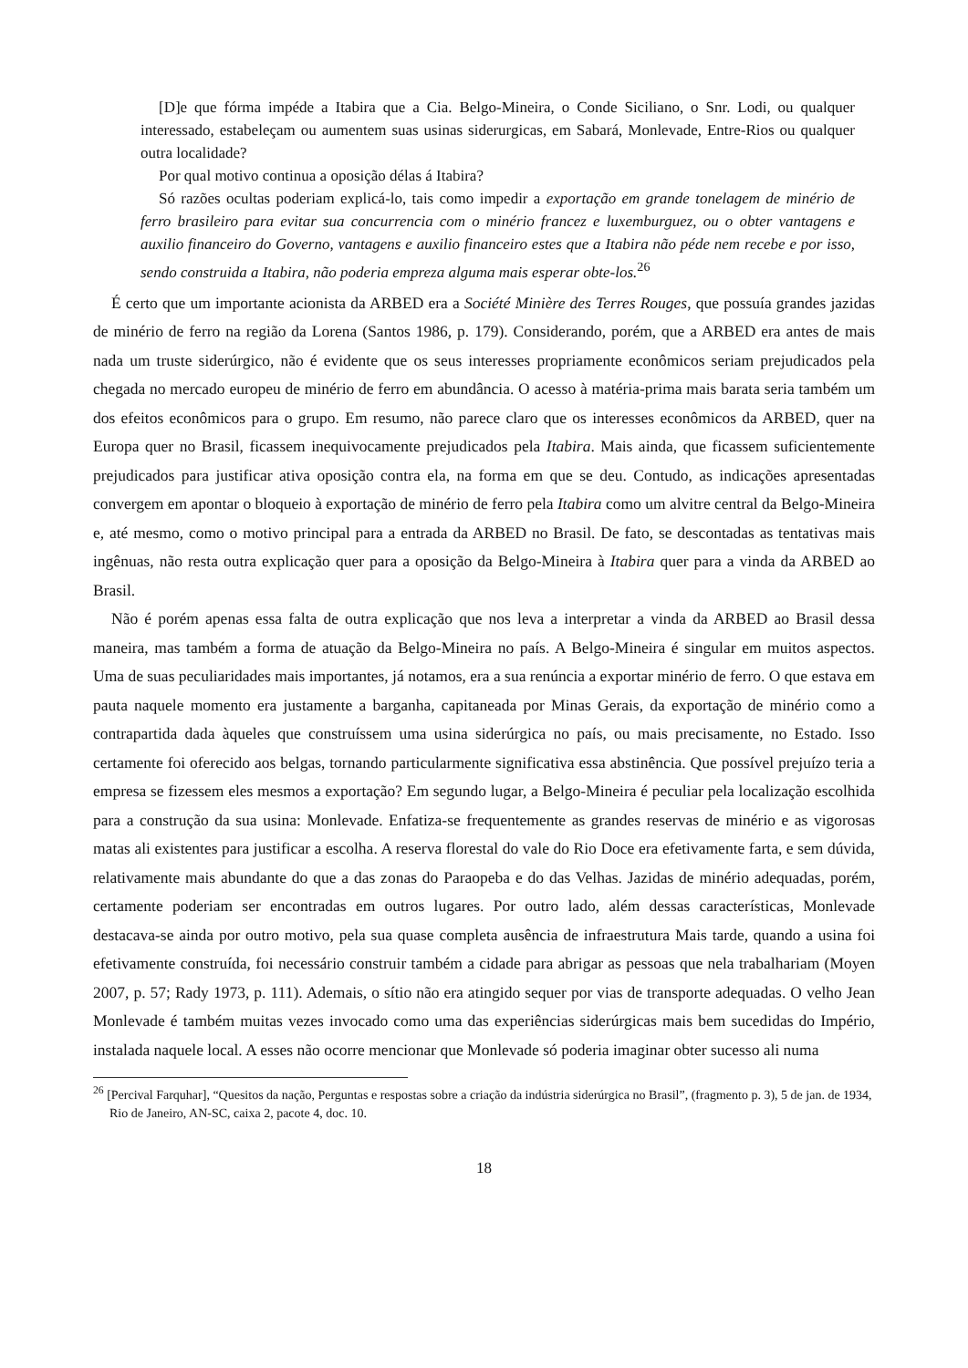[D]e que fórma impéde a Itabira que a Cia. Belgo-Mineira, o Conde Siciliano, o Snr. Lodi, ou qualquer interessado, estabeleçam ou aumentem suas usinas siderurgicas, em Sabará, Monlevade, Entre-Rios ou qualquer outra localidade?
Por qual motivo continua a oposição délas á Itabira?
Só razões ocultas poderiam explicá-lo, tais como impedir a exportação em grande tonelagem de minério de ferro brasileiro para evitar sua concurrencia com o minério francez e luxemburguez, ou o obter vantagens e auxilio financeiro do Governo, vantagens e auxilio financeiro estes que a Itabira não péde nem recebe e por isso, sendo construida a Itabira, não poderia empreza alguma mais esperar obte-los.<sup>26</sup>
É certo que um importante acionista da ARBED era a Société Minière des Terres Rouges, que possuía grandes jazidas de minério de ferro na região da Lorena (Santos 1986, p. 179). Considerando, porém, que a ARBED era antes de mais nada um truste siderúrgico, não é evidente que os seus interesses propriamente econômicos seriam prejudicados pela chegada no mercado europeu de minério de ferro em abundância. O acesso à matéria-prima mais barata seria também um dos efeitos econômicos para o grupo. Em resumo, não parece claro que os interesses econômicos da ARBED, quer na Europa quer no Brasil, ficassem inequivocamente prejudicados pela Itabira. Mais ainda, que ficassem suficientemente prejudicados para justificar ativa oposição contra ela, na forma em que se deu. Contudo, as indicações apresentadas convergem em apontar o bloqueio à exportação de minério de ferro pela Itabira como um alvitre central da Belgo-Mineira e, até mesmo, como o motivo principal para a entrada da ARBED no Brasil. De fato, se descontadas as tentativas mais ingênuas, não resta outra explicação quer para a oposição da Belgo-Mineira à Itabira quer para a vinda da ARBED ao Brasil.
Não é porém apenas essa falta de outra explicação que nos leva a interpretar a vinda da ARBED ao Brasil dessa maneira, mas também a forma de atuação da Belgo-Mineira no país. A Belgo-Mineira é singular em muitos aspectos. Uma de suas peculiaridades mais importantes, já notamos, era a sua renúncia a exportar minério de ferro. O que estava em pauta naquele momento era justamente a barganha, capitaneada por Minas Gerais, da exportação de minério como a contrapartida dada àqueles que construíssem uma usina siderúrgica no país, ou mais precisamente, no Estado. Isso certamente foi oferecido aos belgas, tornando particularmente significativa essa abstinência. Que possível prejuízo teria a empresa se fizessem eles mesmos a exportação? Em segundo lugar, a Belgo-Mineira é peculiar pela localização escolhida para a construção da sua usina: Monlevade. Enfatiza-se frequentemente as grandes reservas de minério e as vigorosas matas ali existentes para justificar a escolha. A reserva florestal do vale do Rio Doce era efetivamente farta, e sem dúvida, relativamente mais abundante do que a das zonas do Paraopeba e do das Velhas. Jazidas de minério adequadas, porém, certamente poderiam ser encontradas em outros lugares. Por outro lado, além dessas características, Monlevade destacava-se ainda por outro motivo, pela sua quase completa ausência de infraestrutura Mais tarde, quando a usina foi efetivamente construída, foi necessário construir também a cidade para abrigar as pessoas que nela trabalhariam (Moyen 2007, p. 57; Rady 1973, p. 111). Ademais, o sítio não era atingido sequer por vias de transporte adequadas. O velho Jean Monlevade é também muitas vezes invocado como uma das experiências siderúrgicas mais bem sucedidas do Império, instalada naquele local. A esses não ocorre mencionar que Monlevade só poderia imaginar obter sucesso ali numa
<sup>26</sup> [Percival Farquhar], “Quesitos da nação, Perguntas e respostas sobre a criação da indústria siderúrgica no Brasil”, (fragmento p. 3), 5 de jan. de 1934, Rio de Janeiro, AN-SC, caixa 2, pacote 4, doc. 10.
18